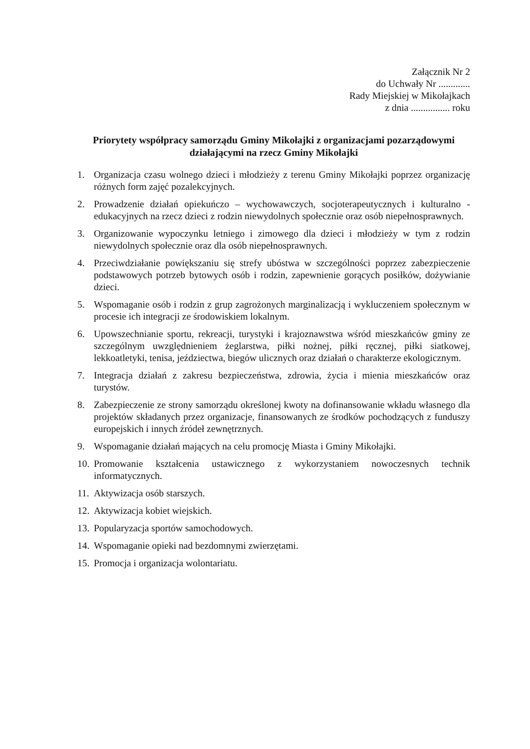Załącznik Nr 2
do Uchwały Nr .............
Rady Miejskiej w Mikołajkach
z dnia ................ roku
Priorytety współpracy samorządu Gminy Mikołajki z organizacjami pozarządowymi działającymi na rzecz Gminy Mikołajki
1. Organizacja czasu wolnego dzieci i młodzieży z terenu Gminy Mikołajki poprzez organizację różnych form zajęć pozalekcyjnych.
2. Prowadzenie działań opiekuńczo – wychowawczych, socjoterapeutycznych i kulturalno - edukacyjnych na rzecz dzieci z rodzin niewydolnych społecznie oraz osób niepełnosprawnych.
3. Organizowanie wypoczynku letniego i zimowego dla dzieci i młodzieży w tym z rodzin niewydolnych społecznie oraz dla osób niepełnosprawnych.
4. Przeciwdziałanie powiększaniu się strefy ubóstwa w szczególności poprzez zabezpieczenie podstawowych potrzeb bytowych osób i rodzin, zapewnienie gorących posiłków, dożywianie dzieci.
5. Wspomaganie osób i rodzin z grup zagrożonych marginalizacją i wykluczeniem społecznym w procesie ich integracji ze środowiskiem lokalnym.
6. Upowszechnianie sportu, rekreacji, turystyki i krajoznawstwa wśród mieszkańców gminy ze szczególnym uwzględnieniem żeglarstwa, piłki nożnej, piłki ręcznej, piłki siatkowej, lekkoatletyki, tenisa, jeździectwa, biegów ulicznych oraz działań o charakterze ekologicznym.
7. Integracja działań z zakresu bezpieczeństwa, zdrowia, życia i mienia mieszkańców oraz turystów.
8. Zabezpieczenie ze strony samorządu określonej kwoty na dofinansowanie wkładu własnego dla projektów składanych przez organizacje, finansowanych ze środków pochodzących z funduszy europejskich i innych źródeł zewnętrznych.
9. Wspomaganie działań mających na celu promocję Miasta i Gminy Mikołajki.
10. Promowanie kształcenia ustawicznego z wykorzystaniem nowoczesnych technik informatycznych.
11. Aktywizacja osób starszych.
12. Aktywizacja kobiet wiejskich.
13. Popularyzacja sportów samochodowych.
14. Wspomaganie opieki nad bezdomnymi zwierzętami.
15. Promocja i organizacja wolontariatu.